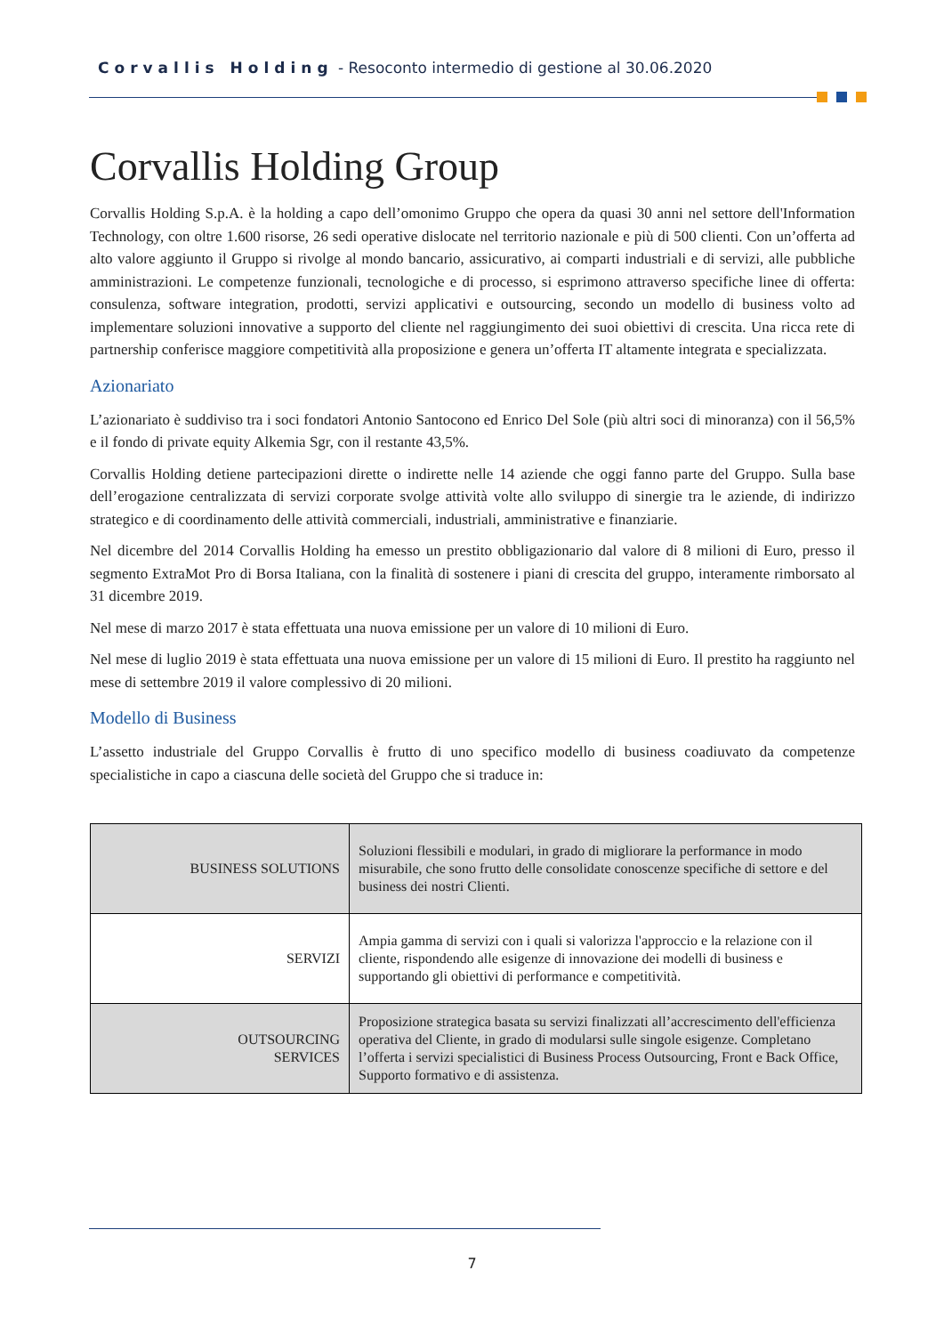Corvallis Holding - Resoconto intermedio di gestione al 30.06.2020
Corvallis Holding Group
Corvallis Holding S.p.A. è la holding a capo dell’omonimo Gruppo che opera da quasi 30 anni nel settore dell'Information Technology, con oltre 1.600 risorse, 26 sedi operative dislocate nel territorio nazionale e più di 500 clienti. Con un’offerta ad alto valore aggiunto il Gruppo si rivolge al mondo bancario, assicurativo, ai comparti industriali e di servizi, alle pubbliche amministrazioni. Le competenze funzionali, tecnologiche e di processo, si esprimono attraverso specifiche linee di offerta: consulenza, software integration, prodotti, servizi applicativi e outsourcing, secondo un modello di business volto ad implementare soluzioni innovative a supporto del cliente nel raggiungimento dei suoi obiettivi di crescita. Una ricca rete di partnership conferisce maggiore competitività alla proposizione e genera un’offerta IT altamente integrata e specializzata.
Azionariato
L’azionariato è suddiviso tra i soci fondatori Antonio Santocono ed Enrico Del Sole (più altri soci di minoranza) con il 56,5% e il fondo di private equity Alkemia Sgr, con il restante 43,5%.
Corvallis Holding detiene partecipazioni dirette o indirette nelle 14 aziende che oggi fanno parte del Gruppo. Sulla base dell’erogazione centralizzata di servizi corporate svolge attività volte allo sviluppo di sinergie tra le aziende, di indirizzo strategico e di coordinamento delle attività commerciali, industriali, amministrative e finanziarie.
Nel dicembre del 2014 Corvallis Holding ha emesso un prestito obbligazionario dal valore di 8 milioni di Euro, presso il segmento ExtraMot Pro di Borsa Italiana, con la finalità di sostenere i piani di crescita del gruppo, interamente rimborsato al 31 dicembre 2019.
Nel mese di marzo 2017 è stata effettuata una nuova emissione per un valore di 10 milioni di Euro.
Nel mese di luglio 2019 è stata effettuata una nuova emissione per un valore di 15 milioni di Euro. Il prestito ha raggiunto nel mese di settembre 2019 il valore complessivo di 20 milioni.
Modello di Business
L’assetto industriale del Gruppo Corvallis è frutto di uno specifico modello di business coadiuvato da competenze specialistiche in capo a ciascuna delle società del Gruppo che si traduce in:
| BUSINESS SOLUTIONS | Soluzioni flessibili e modulari, in grado di migliorare la performance in modo misurabile, che sono frutto delle consolidate conoscenze specifiche di settore e del business dei nostri Clienti. |
| SERVIZI | Ampia gamma di servizi con i quali si valorizza l'approccio e la relazione con il cliente, rispondendo alle esigenze di innovazione dei modelli di business e supportando gli obiettivi di performance e competitività. |
| OUTSOURCING SERVICES | Proposizione strategica basata su servizi finalizzati all’accrescimento dell'efficienza operativa del Cliente, in grado di modularsi sulle singole esigenze. Completano l’offerta i servizi specialistici di Business Process Outsourcing, Front e Back Office, Supporto formativo e di assistenza. |
7